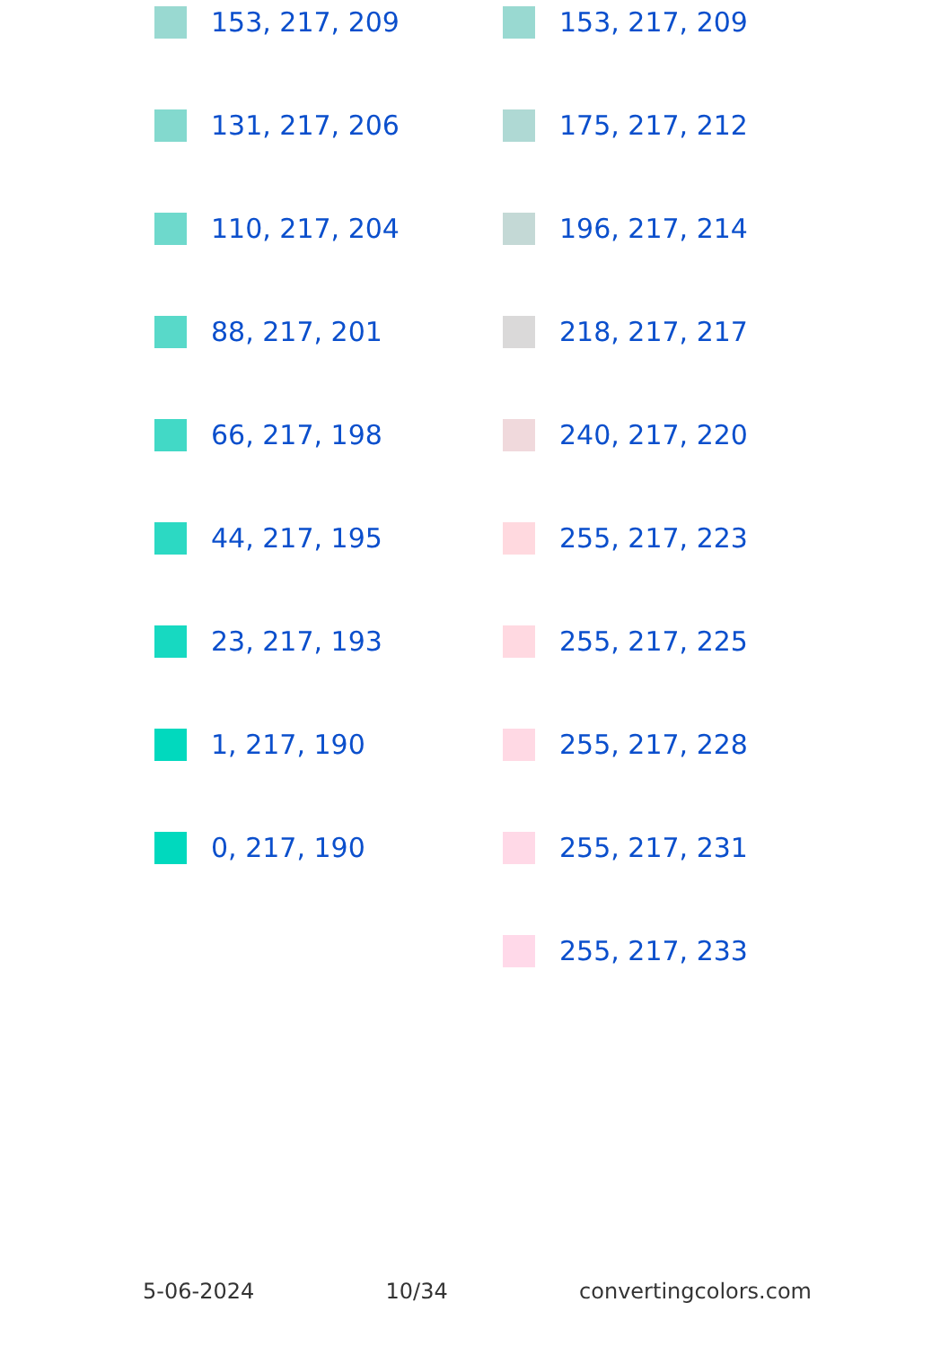153, 217, 209
131, 217, 206
110, 217, 204
88, 217, 201
66, 217, 198
44, 217, 195
23, 217, 193
1, 217, 190
0, 217, 190
153, 217, 209
175, 217, 212
196, 217, 214
218, 217, 217
240, 217, 220
255, 217, 223
255, 217, 225
255, 217, 228
255, 217, 231
255, 217, 233
5-06-2024 10/34 convertingcolors.com